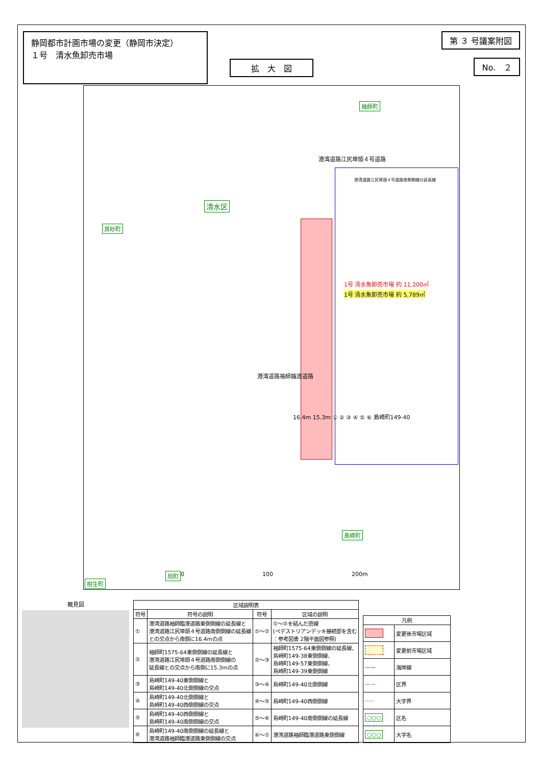静岡都市計画市場の変更（静岡市決定）
１号　清水魚卸売市場
第 ３ 号議案附図
No.　２
拡　大　図
袖師町
港湾道路江尻埠頭４号道路
港湾道路江尻埠頭４号道路南側側線の延長線
清水区
真砂町
1号 清水魚卸売市場 約 11,200㎡
1号 清水魚卸売市場 約 5,789㎡
港湾道路袖師臨港道路
16.4m 15.3m ① ② ③ ④ ⑤ ⑥ 島崎町149-40
島崎町
旭町
相生町
0 100 200m
概見図
| 区域説明表 | | | |
| --- | --- | --- | --- |
| 符号 | 符号の説明 | 符号 | 区域の説明 |
| ① | 港湾道路袖師臨港道路東側側線の延長線と 港湾道路江尻埠頭４号道路南側側線の延長線 との交点から南側に16.4mの点 | ①～② | ①～②を結んだ直線 (ペデストリアンデッキ接続部を含む ：参考図書 2階平面図参照) |
| ② | 袖師町1575-64東側側線の延長線と 港湾道路江尻埠頭４号道路南側側線の 延長線との交点から南側に15.3mの点 | ②～③ | 袖師町1575-64東側側線の延長線、 島崎町149-38東側側線、 島崎町149-57東側側線、 島崎町149-39東側側線 |
| ③ | 島崎町149-40東側側線と 島崎町149-40北側側線の交点 | ③～④ | 島崎町149-40北側側線 |
| ④ | 島崎町149-40北側側線と 島崎町149-40西側側線の交点 | ④～⑤ | 島崎町149-40西側側線 |
| ⑤ | 島崎町149-40西側側線と 島崎町149-40南側側線の交点 | ⑤～⑥ | 島崎町149-40南側側線の延長線 |
| ⑥ | 島崎町149-40南側側線の延長線と 港湾道路袖師臨港道路東側側線の交点 | ⑥～① | 港湾道路袖師臨港道路東側側線 |
| 凡例 | |
| --- | --- |
| | 変更後市場区域 |
| | 変更前市場区域 |
| —— | 海岸線 |
| —— | 区界 |
| -·-·- | 大字界 |
| ○○○ | 区名 |
| ○○○ | 大字名 |